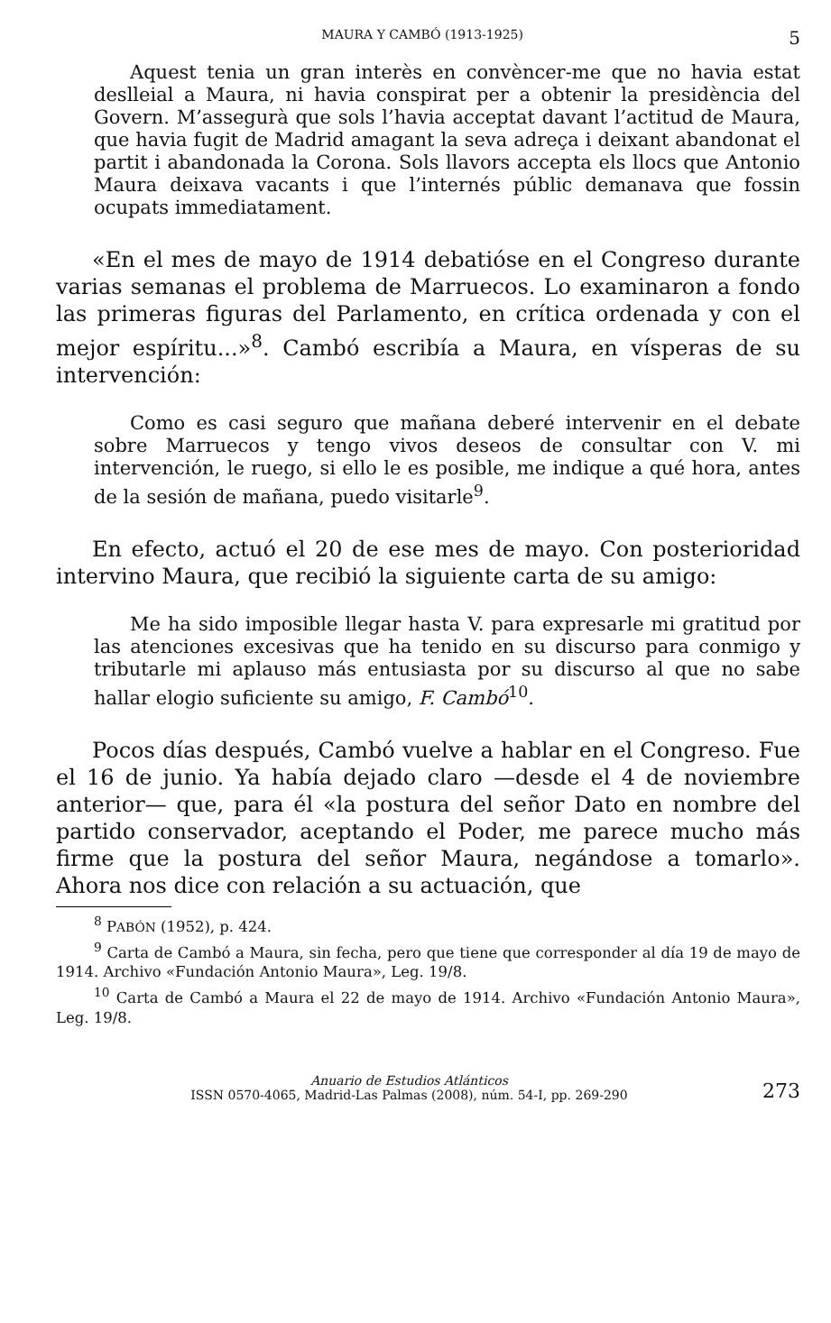MAURA Y CAMBÓ (1913-1925) 5
Aquest tenia un gran interès en convèncer-me que no havia estat deslleial a Maura, ni havia conspirat per a obtenir la presidència del Govern. M’assegurà que sols l’havia acceptat davant l’actitud de Maura, que havia fugit de Madrid amagant la seva adreça i deixant abandonat el partit i abandonada la Corona. Sols llavors accepta els llocs que Antonio Maura deixava vacants i que l’internés públic demanava que fossin ocupats immediatament.
«En el mes de mayo de 1914 debatióse en el Congreso durante varias semanas el problema de Marruecos. Lo examinaron a fondo las primeras figuras del Parlamento, en crítica ordenada y con el mejor espíritu...»<sup>8</sup>. Cambó escribía a Maura, en vísperas de su intervención:
Como es casi seguro que mañana deberé intervenir en el debate sobre Marruecos y tengo vivos deseos de consultar con V. mi intervención, le ruego, si ello le es posible, me indique a qué hora, antes de la sesión de mañana, puedo visitarle<sup>9</sup>.
En efecto, actuó el 20 de ese mes de mayo. Con posterioridad intervino Maura, que recibió la siguiente carta de su amigo:
Me ha sido imposible llegar hasta V. para expresarle mi gratitud por las atenciones excesivas que ha tenido en su discurso para conmigo y tributarle mi aplauso más entusiasta por su discurso al que no sabe hallar elogio suficiente su amigo, F. Cambó<sup>10</sup>.
Pocos días después, Cambó vuelve a hablar en el Congreso. Fue el 16 de junio. Ya había dejado claro —desde el 4 de noviembre anterior— que, para él «la postura del señor Dato en nombre del partido conservador, aceptando el Poder, me parece mucho más firme que la postura del señor Maura, negándose a tomarlo». Ahora nos dice con relación a su actuación, que
<sup>8</sup> PABÓN (1952), p. 424.
<sup>9</sup> Carta de Cambó a Maura, sin fecha, pero que tiene que corresponder al día 19 de mayo de 1914. Archivo «Fundación Antonio Maura», Leg. 19/8.
<sup>10</sup> Carta de Cambó a Maura el 22 de mayo de 1914. Archivo «Fundación Antonio Maura», Leg. 19/8.
Anuario de Estudios Atlánticos
ISSN 0570-4065, Madrid-Las Palmas (2008), núm. 54-I, pp. 269-290
273